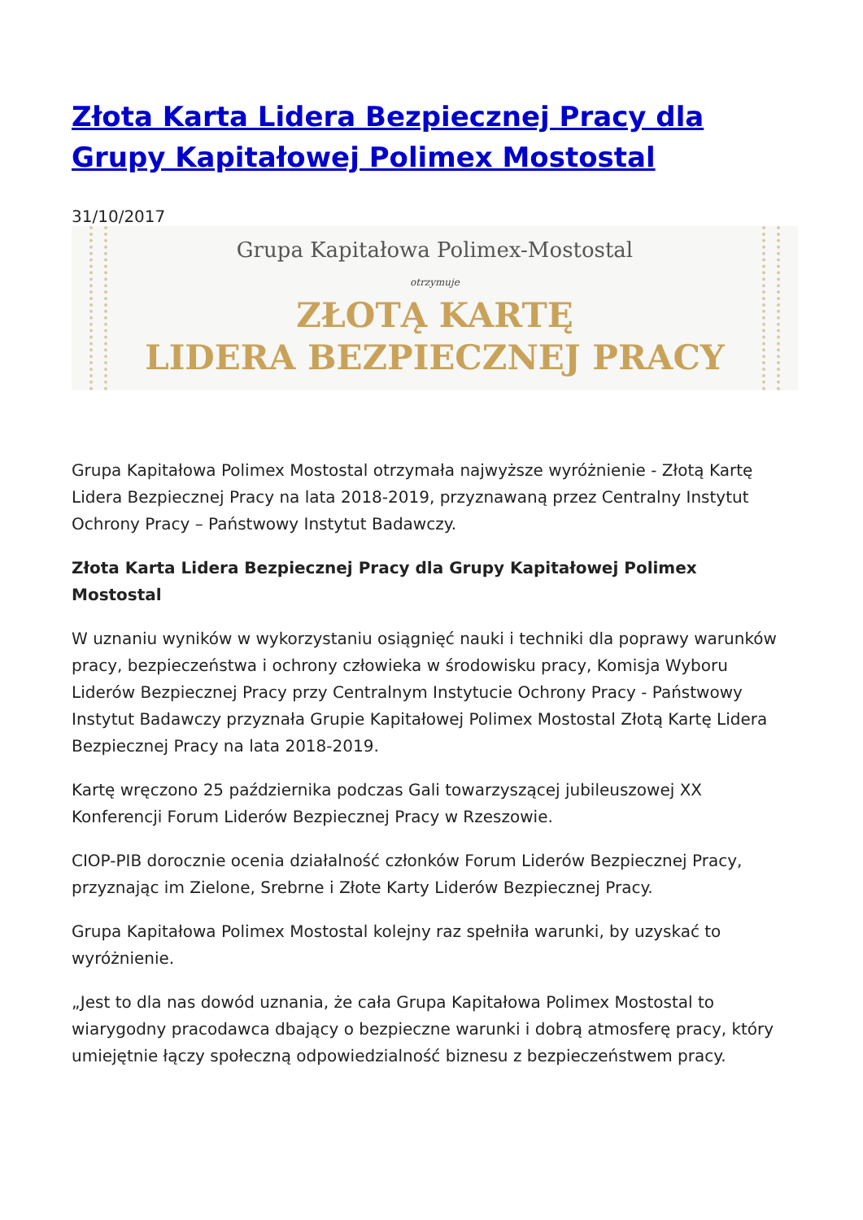Złota Karta Lidera Bezpiecznej Pracy dla Grupy Kapitałowej Polimex Mostostal
31/10/2017
Grupa Kapitałowa Polimex-Mostostal
otrzymuje
ZŁOTĄ KARTĘ
LIDERA BEZPIECZNEJ PRACY
Grupa Kapitałowa Polimex Mostostal otrzymała najwyższe wyróżnienie - Złotą Kartę Lidera Bezpiecznej Pracy na lata 2018-2019, przyznawaną przez Centralny Instytut Ochrony Pracy – Państwowy Instytut Badawczy.
Złota Karta Lidera Bezpiecznej Pracy dla Grupy Kapitałowej Polimex Mostostal
W uznaniu wyników w wykorzystaniu osiągnięć nauki i techniki dla poprawy warunków pracy, bezpieczeństwa i ochrony człowieka w środowisku pracy, Komisja Wyboru Liderów Bezpiecznej Pracy przy Centralnym Instytucie Ochrony Pracy - Państwowy Instytut Badawczy przyznała Grupie Kapitałowej Polimex Mostostal Złotą Kartę Lidera Bezpiecznej Pracy na lata 2018-2019.
Kartę wręczono 25 października podczas Gali towarzyszącej jubileuszowej XX Konferencji Forum Liderów Bezpiecznej Pracy w Rzeszowie.
CIOP-PIB dorocznie ocenia działalność członków Forum Liderów Bezpiecznej Pracy, przyznając im Zielone, Srebrne i Złote Karty Liderów Bezpiecznej Pracy.
Grupa Kapitałowa Polimex Mostostal kolejny raz spełniła warunki, by uzyskać to wyróżnienie.
„Jest to dla nas dowód uznania, że cała Grupa Kapitałowa Polimex Mostostal to wiarygodny pracodawca dbający o bezpieczne warunki i dobrą atmosferę pracy, który umiejętnie łączy społeczną odpowiedzialność biznesu z bezpieczeństwem pracy.